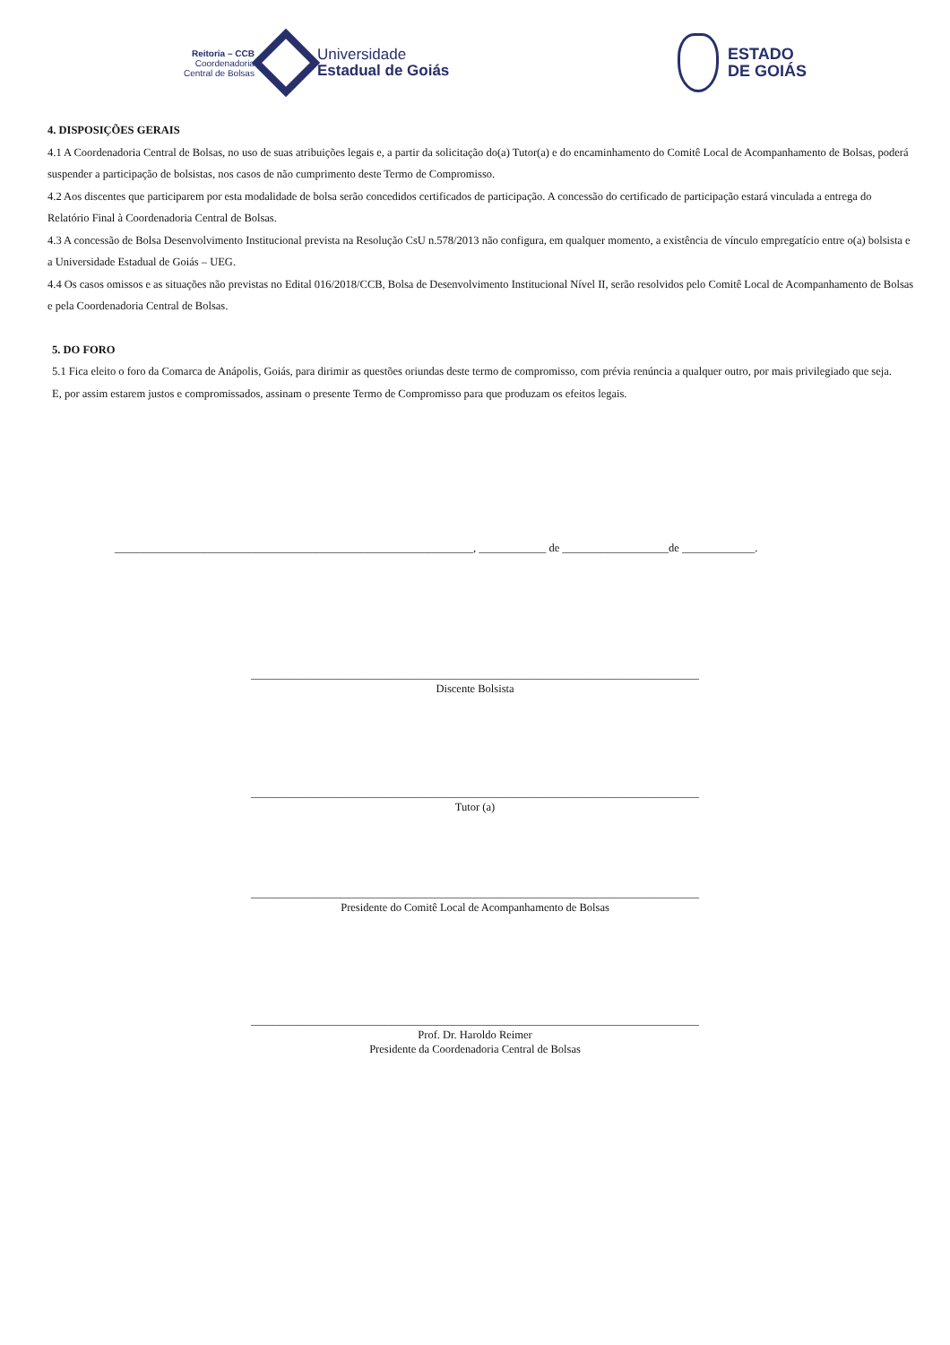Reitoria – CCB
Coordenadoria
Central de Bolsas
Universidade
Estadual de Goiás
ESTADO
DE GOIÁS
4. DISPOSIÇÕES GERAIS
4.1 A Coordenadoria Central de Bolsas, no uso de suas atribuições legais e, a partir da solicitação do(a) Tutor(a) e do encaminhamento do Comitê Local de Acompanhamento de Bolsas, poderá suspender a participação de bolsistas, nos casos de não cumprimento deste Termo de Compromisso.
4.2 Aos discentes que participarem por esta modalidade de bolsa serão concedidos certificados de participação. A concessão do certificado de participação estará vinculada a entrega do Relatório Final à Coordenadoria Central de Bolsas.
4.3 A concessão de Bolsa Desenvolvimento Institucional prevista na Resolução CsU n.578/2013 não configura, em qualquer momento, a existência de vínculo empregatício entre o(a) bolsista e a Universidade Estadual de Goiás – UEG.
4.4 Os casos omissos e as situações não previstas no Edital 016/2018/CCB, Bolsa de Desenvolvimento Institucional Nível II, serão resolvidos pelo Comitê Local de Acompanhamento de Bolsas e pela Coordenadoria Central de Bolsas.
5. DO FORO
5.1 Fica eleito o foro da Comarca de Anápolis, Goiás, para dirimir as questões oriundas deste termo de compromisso, com prévia renúncia a qualquer outro, por mais privilegiado que seja.
E, por assim estarem justos e compromissados, assinam o presente Termo de Compromisso para que produzam os efeitos legais.
________________________________________________________________, ____________ de ___________________de _____________.
________________________________________________________________________________
Discente Bolsista
________________________________________________________________________________
Tutor (a)
________________________________________________________________________________
Presidente do Comitê Local de Acompanhamento de Bolsas
________________________________________________________________________________
Prof. Dr. Haroldo Reimer
Presidente da Coordenadoria Central de Bolsas